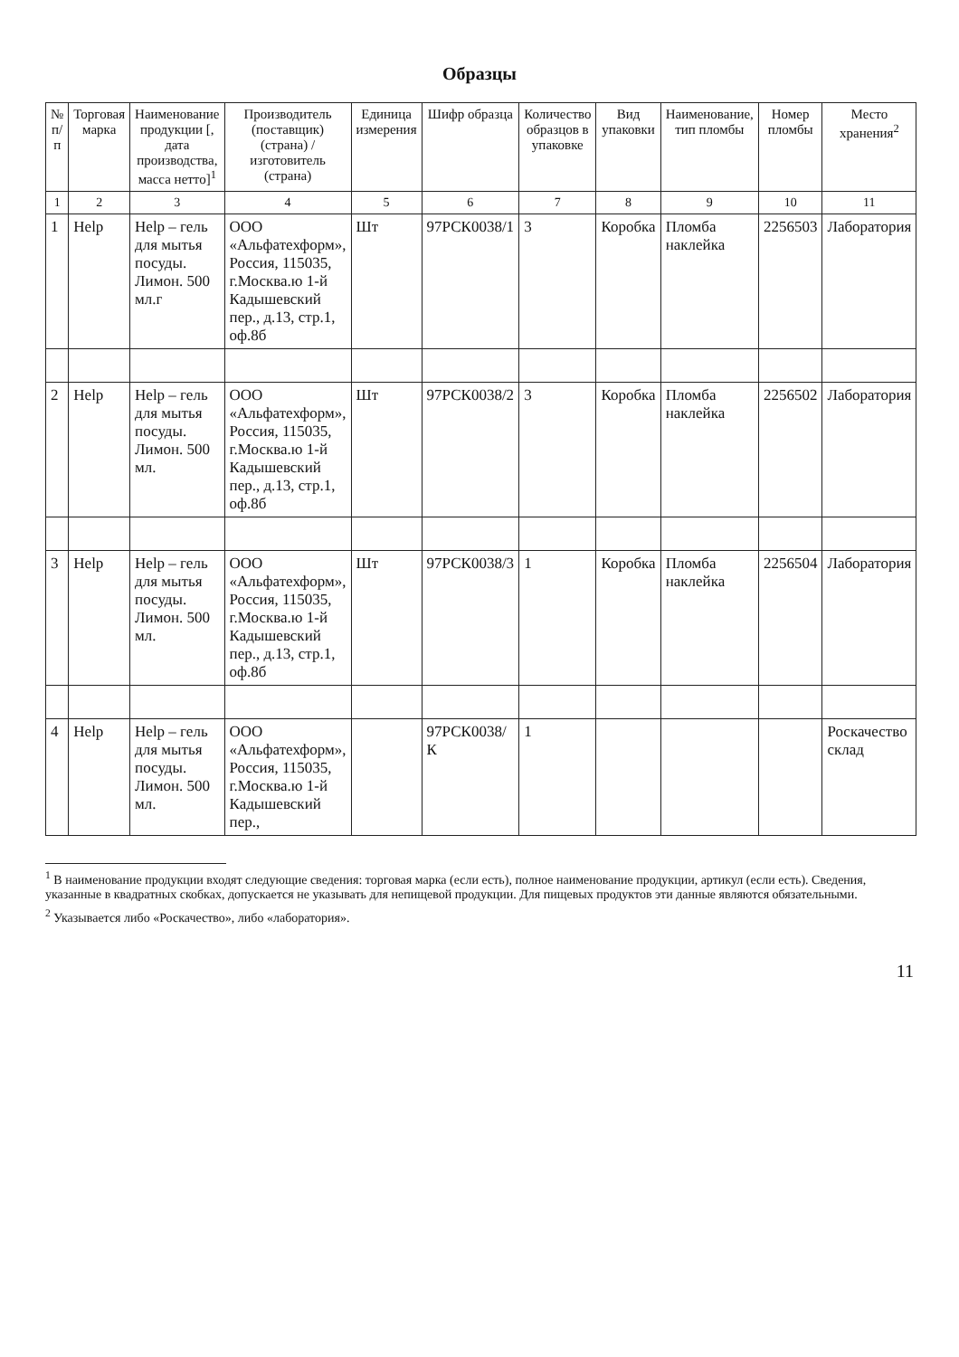Образцы
| № п/п | Торговая марка | Наименование продукции [, дата производства, масса нетто]<sup>1</sup> | Производитель (поставщик) (страна) / изготовитель (страна) | Единица измерения | Шифр образца | Количество образцов в упаковке | Вид упаковки | Наименование, тип пломбы | Номер пломбы | Место хранения<sup>2</sup> |
| --- | --- | --- | --- | --- | --- | --- | --- | --- | --- | --- |
| 1 | 2 | 3 | 4 | 5 | 6 | 7 | 8 | 9 | 10 | 11 |
| 1 | Help | Help – гель для мытья посуды. Лимон. 500 мл.г | ООО «Альфатехформ», Россия, 115035, г.Москва.ю 1-й Кадышевский пер., д.13, стр.1, оф.8б | Шт | 97РСК0038/1 | 3 | Коробка | Пломба наклейка | 2256503 | Лаборатория |
| 2 | Help | Help – гель для мытья посуды. Лимон. 500 мл. | ООО «Альфатехформ», Россия, 115035, г.Москва.ю 1-й Кадышевский пер., д.13, стр.1, оф.8б | Шт | 97РСК0038/2 | 3 | Коробка | Пломба наклейка | 2256502 | Лаборатория |
| 3 | Help | Help – гель для мытья посуды. Лимон. 500 мл. | ООО «Альфатехформ», Россия, 115035, г.Москва.ю 1-й Кадышевский пер., д.13, стр.1, оф.8б | Шт | 97РСК0038/3 | 1 | Коробка | Пломба наклейка | 2256504 | Лаборатория |
| 4 | Help | Help – гель для мытья посуды. Лимон. 500 мл. | ООО «Альфатехформ», Россия, 115035, г.Москва.ю 1-й Кадышевский пер., | | 97РСК0038/К | 1 | | | | Роскачество склад |
<sup>1</sup> В наименование продукции входят следующие сведения: торговая марка (если есть), полное наименование продукции, артикул (если есть). Сведения, указанные в квадратных скобках, допускается не указывать для непищевой продукции. Для пищевых продуктов эти данные являются обязательными.
<sup>2</sup> Указывается либо «Роскачество», либо «лаборатория».
11